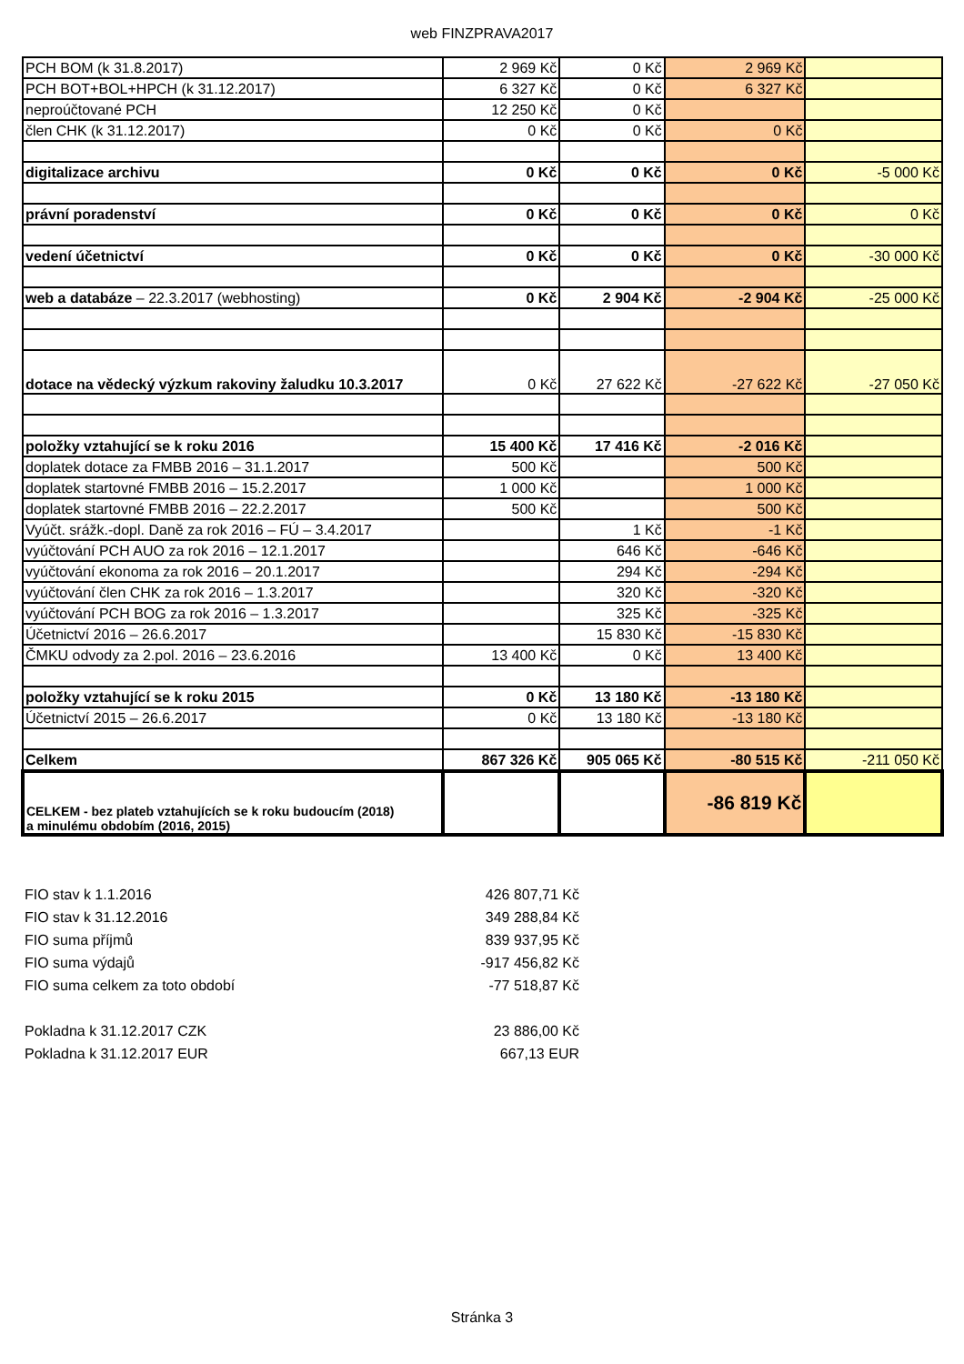web FINZPRAVA2017
| PCH BOM (k 31.8.2017) | 2 969 Kč | 0 Kč | 2 969 Kč | |
| PCH BOT+BOL+HPCH (k 31.12.2017) | 6 327 Kč | 0 Kč | 6 327 Kč | |
| neproúčtované PCH | 12 250 Kč | 0 Kč | | |
| člen CHK (k 31.12.2017) | 0 Kč | 0 Kč | 0 Kč | |
| digitalizace archivu | 0 Kč | 0 Kč | 0 Kč | -5 000 Kč |
| právní poradenství | 0 Kč | 0 Kč | 0 Kč | 0 Kč |
| vedení účetnictví | 0 Kč | 0 Kč | 0 Kč | -30 000 Kč |
| web a databáze – 22.3.2017 (webhosting) | 0 Kč | 2 904 Kč | -2 904 Kč | -25 000 Kč |
| dotace na vědecký výzkum rakoviny žaludku 10.3.2017 | 0 Kč | 27 622 Kč | -27 622 Kč | -27 050 Kč |
| položky vztahující se k roku 2016 | 15 400 Kč | 17 416 Kč | -2 016 Kč | |
| doplatek dotace za FMBB 2016 – 31.1.2017 | 500 Kč | | 500 Kč | |
| doplatek startovné FMBB 2016 – 15.2.2017 | 1 000 Kč | | 1 000 Kč | |
| doplatek startovné FMBB 2016 – 22.2.2017 | 500 Kč | | 500 Kč | |
| Vyúčt. srážk.-dopl. Daně za rok 2016 – FÚ – 3.4.2017 | | 1 Kč | -1 Kč | |
| vyúčtování PCH AUO za rok 2016 – 12.1.2017 | | 646 Kč | -646 Kč | |
| vyúčtování ekonoma za rok 2016 – 20.1.2017 | | 294 Kč | -294 Kč | |
| vyúčtování člen CHK za rok 2016 – 1.3.2017 | | 320 Kč | -320 Kč | |
| vyúčtování PCH BOG za rok 2016 – 1.3.2017 | | 325 Kč | -325 Kč | |
| Účetnictví 2016 – 26.6.2017 | | 15 830 Kč | -15 830 Kč | |
| ČMKU odvody za 2.pol. 2016 – 23.6.2016 | 13 400 Kč | 0 Kč | 13 400 Kč | |
| položky vztahující se k roku 2015 | 0 Kč | 13 180 Kč | -13 180 Kč | |
| Účetnictví 2015 – 26.6.2017 | 0 Kč | 13 180 Kč | -13 180 Kč | |
| Celkem | 867 326 Kč | 905 065 Kč | -80 515 Kč | -211 050 Kč |
| CELKEM - bez plateb vztahujících se k roku budoucím (2018) a minulému obdobím (2016, 2015) | | | -86 819 Kč | |
FIO stav k 1.1.2016 426 807,71 Kč
FIO stav k 31.12.2016 349 288,84 Kč
FIO suma příjmů 839 937,95 Kč
FIO suma výdajů -917 456,82 Kč
FIO suma celkem za toto období -77 518,87 Kč
Pokladna k 31.12.2017 CZK 23 886,00 Kč
Pokladna k 31.12.2017 EUR 667,13 EUR
Stránka 3